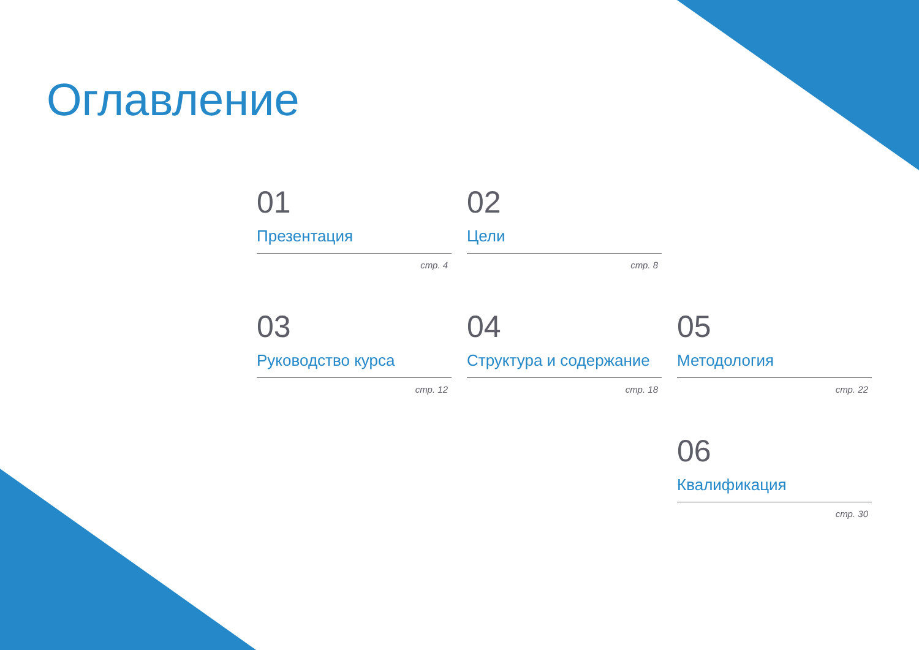Оглавление
01
Презентация
стр. 4
02
Цели
стр. 8
03
Руководство курса
стр. 12
04
Структура и содержание
стр. 18
05
Методология
стр. 22
06
Квалификация
стр. 30